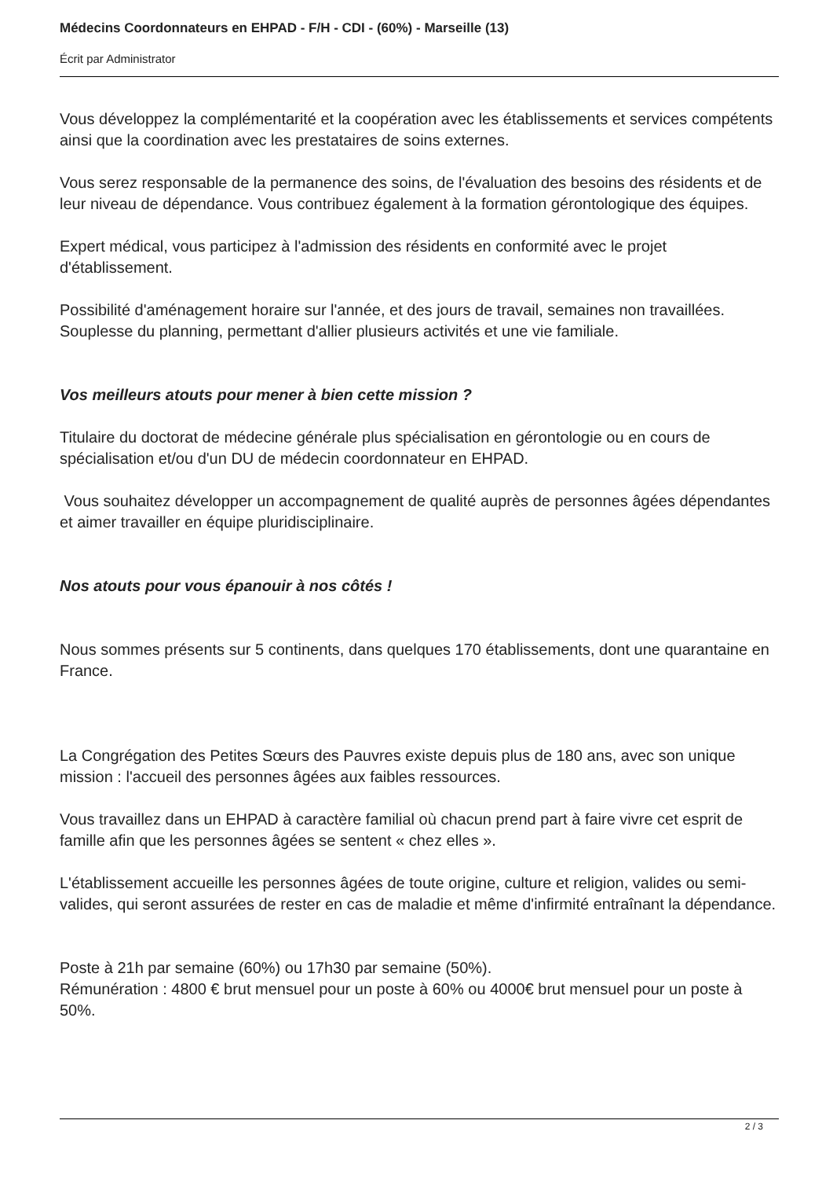Médecins Coordonnateurs en EHPAD - F/H - CDI - (60%) - Marseille (13)
Écrit par Administrator
Vous développez la complémentarité et la coopération avec les établissements et services compétents ainsi que la coordination avec les prestataires de soins externes.
Vous serez responsable de la permanence des soins, de l'évaluation des besoins des résidents et de leur niveau de dépendance. Vous contribuez également à la formation gérontologique des équipes.
Expert médical, vous participez à l'admission des résidents en conformité avec le projet d'établissement.
Possibilité d'aménagement horaire sur l'année, et des jours de travail, semaines non travaillées. Souplesse du planning, permettant d'allier plusieurs activités et une vie familiale.
Vos meilleurs atouts pour mener à bien cette mission ?
Titulaire du doctorat de médecine générale plus spécialisation en gérontologie ou en cours de spécialisation et/ou d'un DU de médecin coordonnateur en EHPAD.
Vous souhaitez développer un accompagnement de qualité auprès de personnes âgées dépendantes et aimer travailler en équipe pluridisciplinaire.
Nos atouts pour vous épanouir à nos côtés !
Nous sommes présents sur 5 continents, dans quelques 170 établissements, dont une quarantaine en France.
La Congrégation des Petites Sœurs des Pauvres existe depuis plus de 180 ans, avec son unique mission : l'accueil des personnes âgées aux faibles ressources.
Vous travaillez dans un EHPAD à caractère familial où chacun prend part à faire vivre cet esprit de famille afin que les personnes âgées se sentent « chez elles ».
L'établissement accueille les personnes âgées de toute origine, culture et religion, valides ou semi-valides, qui seront assurées de rester en cas de maladie et même d'infirmité entraînant la dépendance.
Poste à 21h par semaine (60%) ou 17h30 par semaine (50%).
Rémunération : 4800 € brut mensuel pour un poste à 60% ou 4000€ brut mensuel pour un poste à 50%.
2 / 3